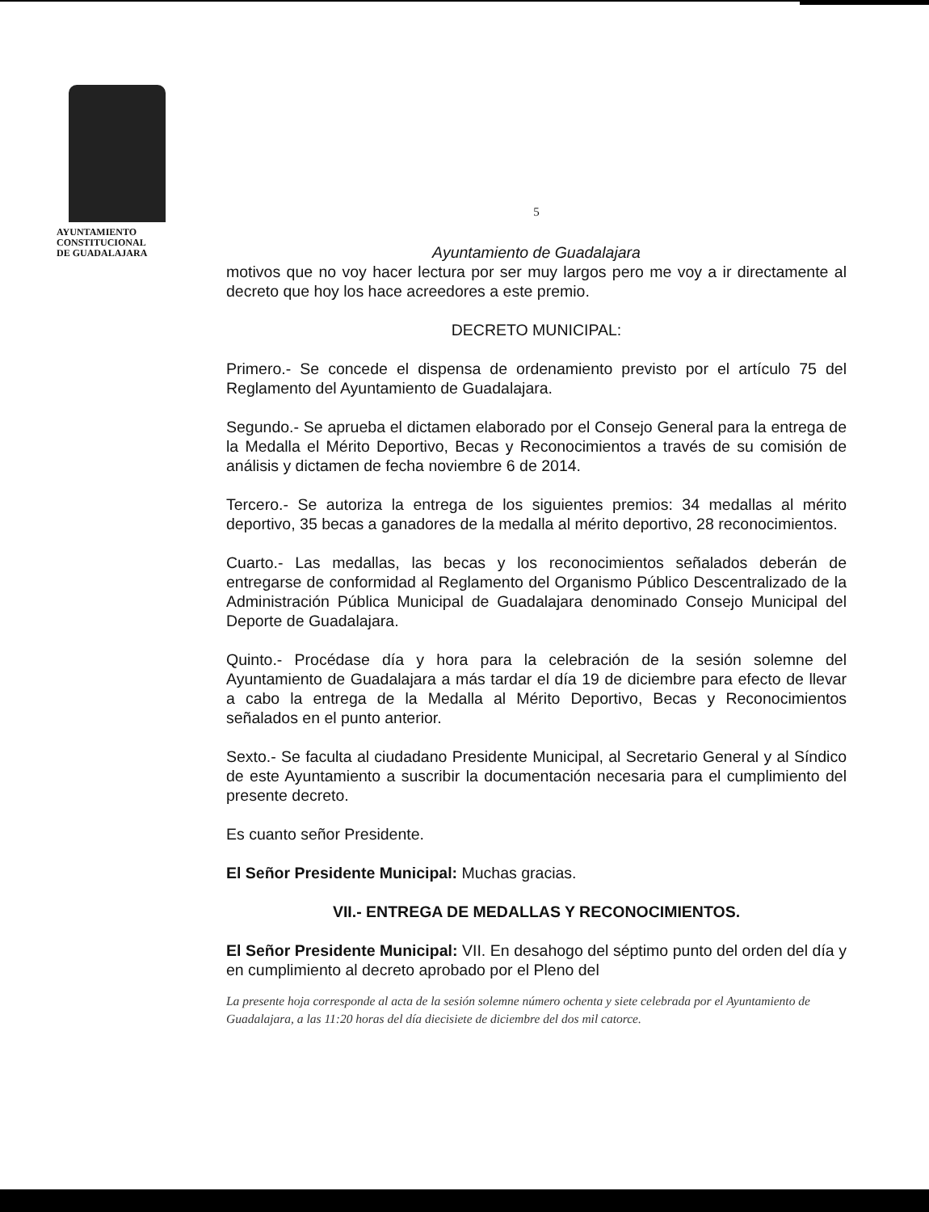AYUNTAMIENTO
CONSTITUCIONAL
DE GUADALAJARA
5
Ayuntamiento de Guadalajara
motivos que no voy hacer lectura por ser muy largos pero me voy a ir directamente al decreto que hoy los hace acreedores a este premio.
DECRETO MUNICIPAL:
Primero.- Se concede el dispensa de ordenamiento previsto por el artículo 75 del Reglamento del Ayuntamiento de Guadalajara.
Segundo.- Se aprueba el dictamen elaborado por el Consejo General para la entrega de la Medalla el Mérito Deportivo, Becas y Reconocimientos a través de su comisión de análisis y dictamen de fecha noviembre 6 de 2014.
Tercero.- Se autoriza la entrega de los siguientes premios: 34 medallas al mérito deportivo, 35 becas a ganadores de la medalla al mérito deportivo, 28 reconocimientos.
Cuarto.- Las medallas, las becas y los reconocimientos señalados deberán de entregarse de conformidad al Reglamento del Organismo Público Descentralizado de la Administración Pública Municipal de Guadalajara denominado Consejo Municipal del Deporte de Guadalajara.
Quinto.- Procédase día y hora para la celebración de la sesión solemne del Ayuntamiento de Guadalajara a más tardar el día 19 de diciembre para efecto de llevar a cabo la entrega de la Medalla al Mérito Deportivo, Becas y Reconocimientos señalados en el punto anterior.
Sexto.- Se faculta al ciudadano Presidente Municipal, al Secretario General y al Síndico de este Ayuntamiento a suscribir la documentación necesaria para el cumplimiento del presente decreto.
Es cuanto señor Presidente.
El Señor Presidente Municipal: Muchas gracias.
VII.- ENTREGA DE MEDALLAS Y RECONOCIMIENTOS.
El Señor Presidente Municipal: VII. En desahogo del séptimo punto del orden del día y en cumplimiento al decreto aprobado por el Pleno del
La presente hoja corresponde al acta de la sesión solemne número ochenta y siete celebrada por el Ayuntamiento de Guadalajara, a las 11:20 horas del día diecisiete de diciembre del dos mil catorce.